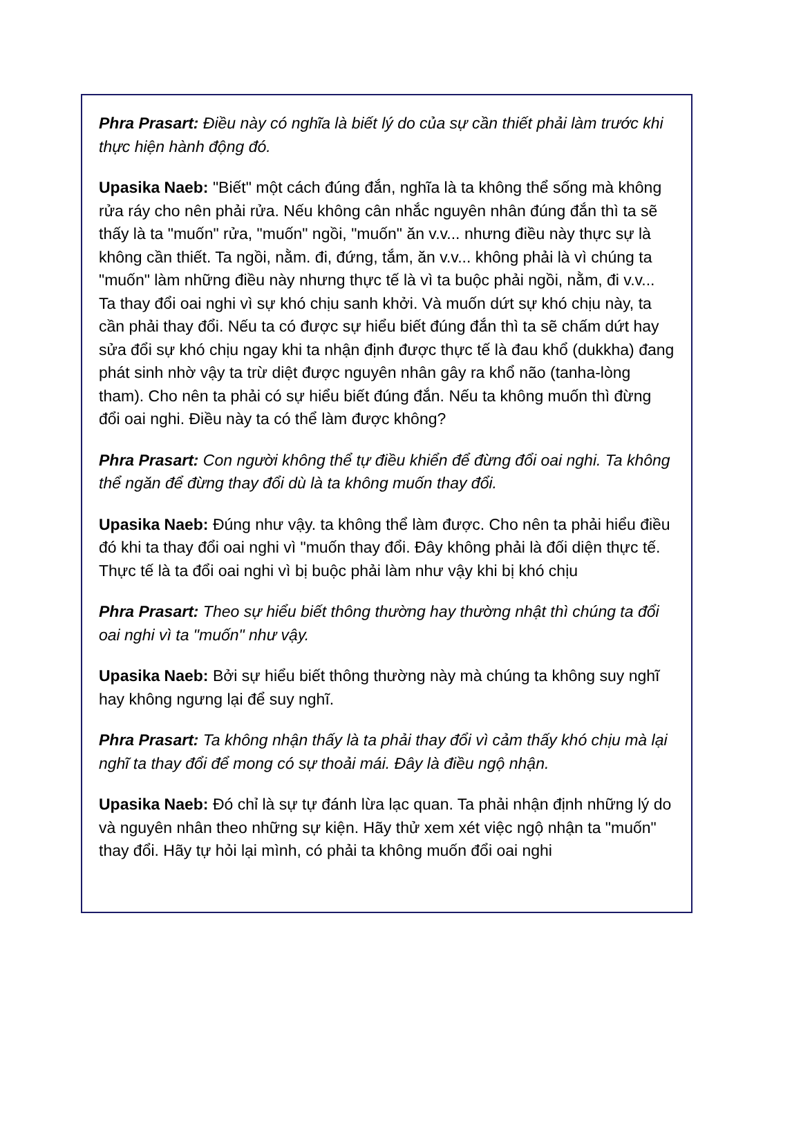Phra Prasart: Điều này có nghĩa là biết lý do của sự cần thiết phải làm trước khi thực hiện hành động đó.
Upasika Naeb: "Biết" một cách đúng đắn, nghĩa là ta không thể sống mà không rửa ráy cho nên phải rửa. Nếu không cân nhắc nguyên nhân đúng đắn thì ta sẽ thấy là ta "muốn" rửa, "muốn" ngồi, "muốn" ăn v.v... nhưng điều này thực sự là không cần thiết. Ta ngồi, nằm. đi, đứng, tắm, ăn v.v... không phải là vì chúng ta "muốn" làm những điều này nhưng thực tế là vì ta buộc phải ngồi, nằm, đi v.v... Ta thay đổi oai nghi vì sự khó chịu sanh khởi. Và muốn dứt sự khó chịu này, ta cần phải thay đổi. Nếu ta có được sự hiểu biết đúng đắn thì ta sẽ chấm dứt hay sửa đổi sự khó chịu ngay khi ta nhận định được thực tế là đau khổ (dukkha) đang phát sinh nhờ vậy ta trừ diệt được nguyên nhân gây ra khổ não (tanha-lòng tham). Cho nên ta phải có sự hiểu biết đúng đắn. Nếu ta không muốn thì đừng đổi oai nghi. Điều này ta có thể làm được không?
Phra Prasart: Con người không thể tự điều khiển để đừng đổi oai nghi. Ta không thể ngăn để đừng thay đổi dù là ta không muốn thay đổi.
Upasika Naeb: Đúng như vậy. ta không thể làm được. Cho nên ta phải hiểu điều đó khi ta thay đổi oai nghi vì "muốn thay đổi. Đây không phải là đối diện thực tế. Thực tế là ta đổi oai nghi vì bị buộc phải làm như vậy khi bị khó chịu
Phra Prasart: Theo sự hiểu biết thông thường hay thường nhật thì chúng ta đổi oai nghi vì ta "muốn" như vậy.
Upasika Naeb: Bởi sự hiểu biết thông thường này mà chúng ta không suy nghĩ hay không ngưng lại để suy nghĩ.
Phra Prasart: Ta không nhận thấy là ta phải thay đổi vì cảm thấy khó chịu mà lại nghĩ ta thay đổi để mong có sự thoải mái. Đây là điều ngộ nhận.
Upasika Naeb: Đó chỉ là sự tự đánh lừa lạc quan. Ta phải nhận định những lý do và nguyên nhân theo những sự kiện. Hãy thử xem xét việc ngộ nhận ta "muốn" thay đổi. Hãy tự hỏi lại mình, có phải ta không muốn đổi oai nghi